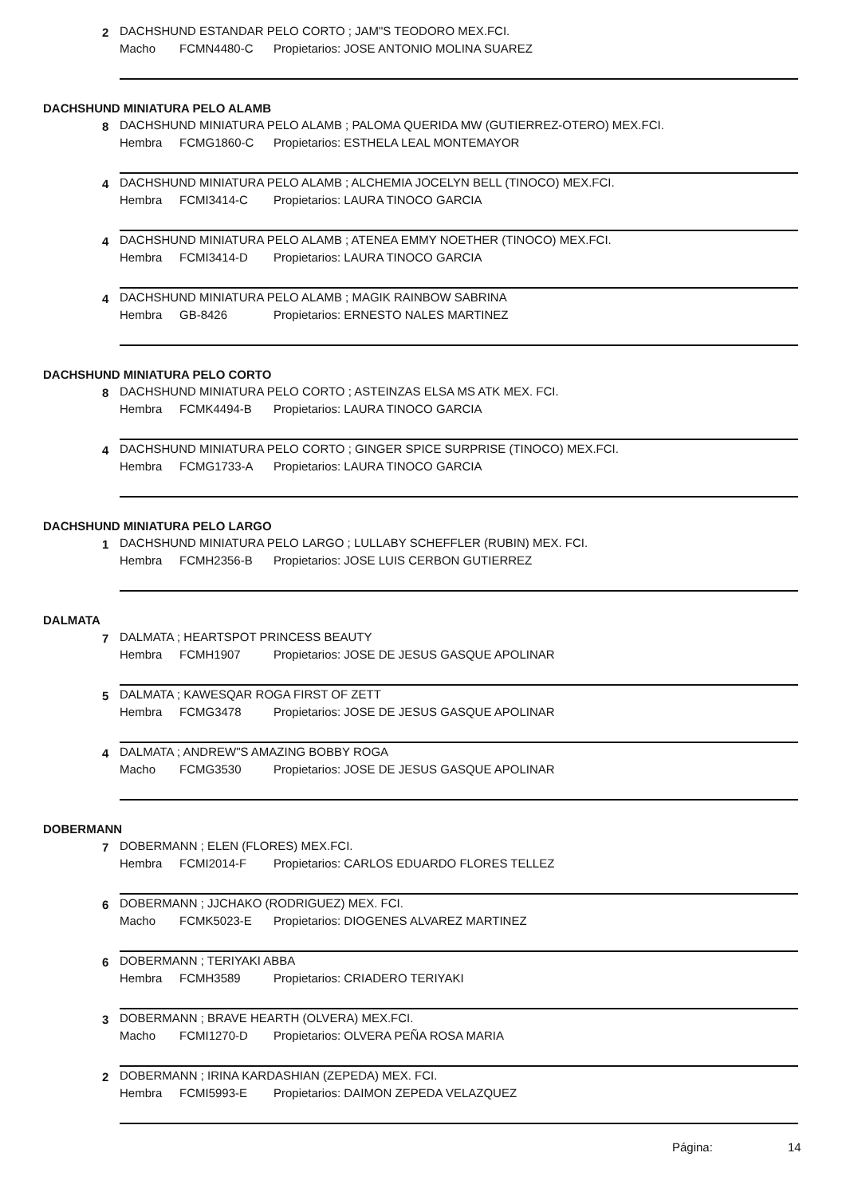2
DACHSHUND ESTANDAR PELO CORTO ; JAM"S TEODORO MEX.FCI.
Macho FCMN4480-C Propietarios: JOSE ANTONIO MOLINA SUAREZ
DACHSHUND MINIATURA PELO ALAMB
8
DACHSHUND MINIATURA PELO ALAMB ; PALOMA QUERIDA MW (GUTIERREZ-OTERO) MEX.FCI.
Hembra FCMG1860-C Propietarios: ESTHELA LEAL MONTEMAYOR
4
DACHSHUND MINIATURA PELO ALAMB ; ALCHEMIA JOCELYN BELL (TINOCO) MEX.FCI.
Hembra FCMI3414-C Propietarios: LAURA TINOCO GARCIA
4
DACHSHUND MINIATURA PELO ALAMB ; ATENEA EMMY NOETHER (TINOCO) MEX.FCI.
Hembra FCMI3414-D Propietarios: LAURA TINOCO GARCIA
4
DACHSHUND MINIATURA PELO ALAMB ; MAGIK RAINBOW SABRINA
Hembra GB-8426 Propietarios: ERNESTO NALES MARTINEZ
DACHSHUND MINIATURA PELO CORTO
8
DACHSHUND MINIATURA PELO CORTO ; ASTEINZAS ELSA MS ATK MEX. FCI.
Hembra FCMK4494-B Propietarios: LAURA TINOCO GARCIA
4
DACHSHUND MINIATURA PELO CORTO ; GINGER SPICE SURPRISE (TINOCO) MEX.FCI.
Hembra FCMG1733-A Propietarios: LAURA TINOCO GARCIA
DACHSHUND MINIATURA PELO LARGO
1
DACHSHUND MINIATURA PELO LARGO ; LULLABY SCHEFFLER (RUBIN) MEX. FCI.
Hembra FCMH2356-B Propietarios: JOSE LUIS CERBON GUTIERREZ
DALMATA
7
DALMATA ; HEARTSPOT PRINCESS BEAUTY
Hembra FCMH1907 Propietarios: JOSE DE JESUS GASQUE APOLINAR
5
DALMATA ; KAWESQAR ROGA FIRST OF ZETT
Hembra FCMG3478 Propietarios: JOSE DE JESUS GASQUE APOLINAR
4
DALMATA ; ANDREW"S AMAZING BOBBY ROGA
Macho FCMG3530 Propietarios: JOSE DE JESUS GASQUE APOLINAR
DOBERMANN
7
DOBERMANN ; ELEN (FLORES) MEX.FCI.
Hembra FCMI2014-F Propietarios: CARLOS EDUARDO FLORES TELLEZ
6
DOBERMANN ; JJCHAKO (RODRIGUEZ) MEX. FCI.
Macho FCMK5023-E Propietarios: DIOGENES ALVAREZ MARTINEZ
6
DOBERMANN ; TERIYAKI ABBA
Hembra FCMH3589 Propietarios: CRIADERO TERIYAKI
3
DOBERMANN ; BRAVE HEARTH (OLVERA) MEX.FCI.
Macho FCMI1270-D Propietarios: OLVERA PEÑA ROSA MARIA
2
DOBERMANN ; IRINA KARDASHIAN (ZEPEDA) MEX. FCI.
Hembra FCMI5993-E Propietarios: DAIMON ZEPEDA VELAZQUEZ
Página: 14